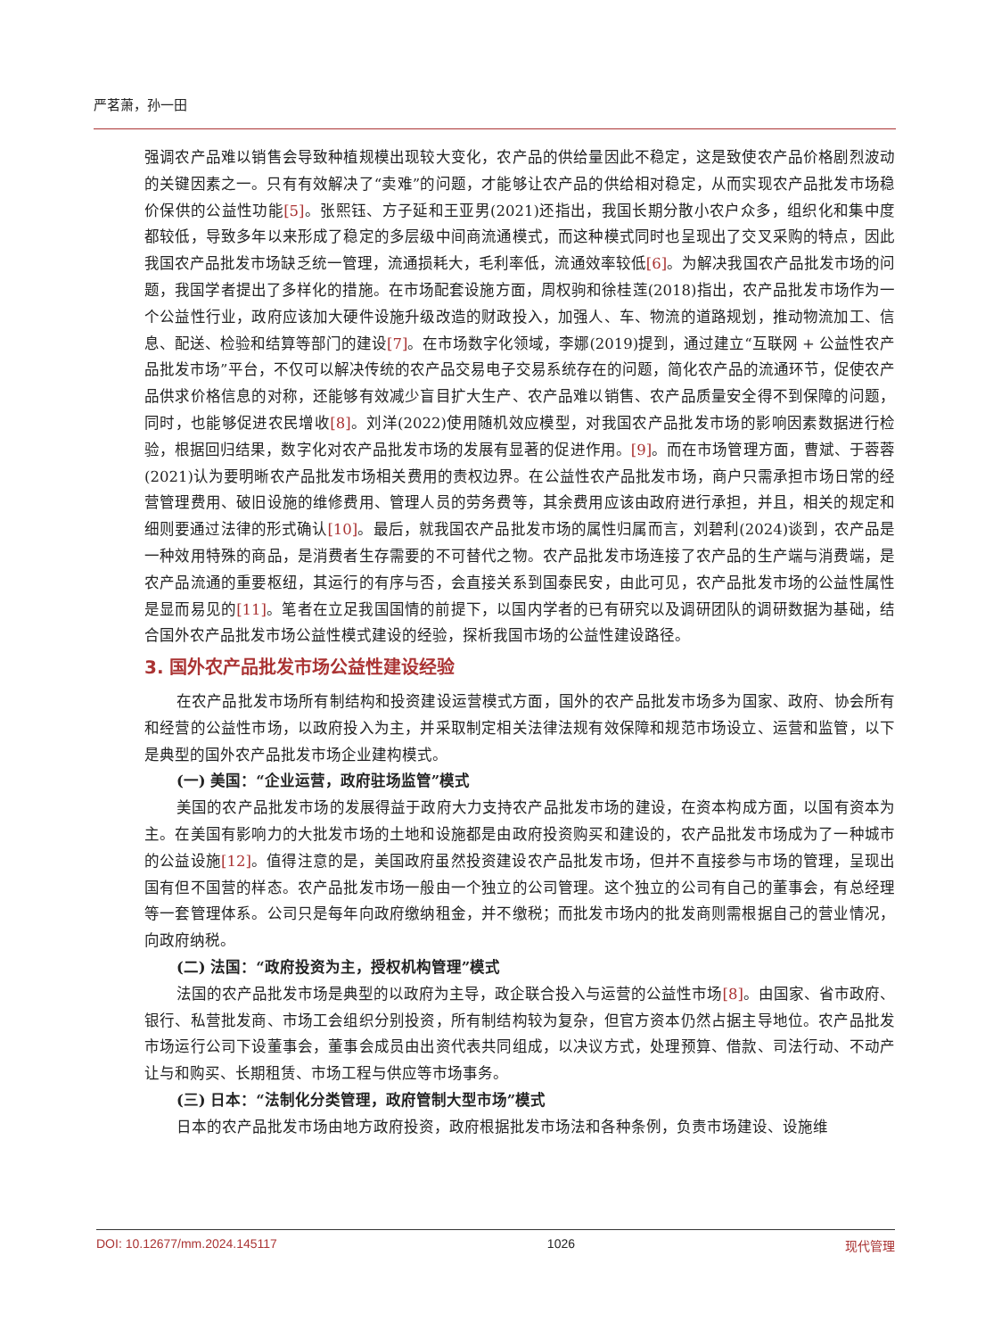严茗萧，孙一田
强调农产品难以销售会导致种植规模出现较大变化，农产品的供给量因此不稳定，这是致使农产品价格剧烈波动的关键因素之一。只有有效解决了“卖难”的问题，才能够让农产品的供给相对稳定，从而实现农产品批发市场稳价保供的公益性功能[5]。张熙钰、方子延和王亚男(2021)还指出，我国长期分散小农户众多，组织化和集中度都较低，导致多年以来形成了稳定的多层级中间商流通模式，而这种模式同时也呈现出了交叉采购的特点，因此我国农产品批发市场缺乏统一管理，流通损耗大，毛利率低，流通效率较低[6]。为解决我国农产品批发市场的问题，我国学者提出了多样化的措施。在市场配套设施方面，周权驹和徐桂莲(2018)指出，农产品批发市场作为一个公益性行业，政府应该加大硬件设施升级改造的财政投入，加强人、车、物流的道路规划，推动物流加工、信息、配送、检验和结算等部门的建设[7]。在市场数字化领域，李娜(2019)提到，通过建立“互联网 + 公益性农产品批发市场”平台，不仅可以解决传统的农产品交易电子交易系统存在的问题，简化农产品的流通环节，促使农产品供求价格信息的对称，还能够有效减少盲目扩大生产、农产品难以销售、农产品质量安全得不到保障的问题，同时，也能够促进农民增收[8]。刘洋(2022)使用随机效应模型，对我国农产品批发市场的影响因素数据进行检验，根据回归结果，数字化对农产品批发市场的发展有显著的促进作用。[9]。而在市场管理方面，曹斌、于蓉蓉(2021)认为要明晰农产品批发市场相关费用的责权边界。在公益性农产品批发市场，商户只需承担市场日常的经营管理费用、破旧设施的维修费用、管理人员的劳务费等，其余费用应该由政府进行承担，并且，相关的规定和细则要通过法律的形式确认[10]。最后，就我国农产品批发市场的属性归属而言，刘碧利(2024)谈到，农产品是一种效用特殊的商品，是消费者生存需要的不可替代之物。农产品批发市场连接了农产品的生产端与消费端，是农产品流通的重要枢纽，其运行的有序与否，会直接关系到国泰民安，由此可见，农产品批发市场的公益性属性是显而易见的[11]。笔者在立足我国国情的前提下，以国内学者的已有研究以及调研团队的调研数据为基础，结合国外农产品批发市场公益性模式建设的经验，探析我国市场的公益性建设路径。
3. 国外农产品批发市场公益性建设经验
在农产品批发市场所有制结构和投资建设运营模式方面，国外的农产品批发市场多为国家、政府、协会所有和经营的公益性市场，以政府投入为主，并采取制定相关法律法规有效保障和规范市场设立、运营和监管，以下是典型的国外农产品批发市场企业建构模式。
(一) 美国：“企业运营，政府驻场监管”模式
美国的农产品批发市场的发展得益于政府大力支持农产品批发市场的建设，在资本构成方面，以国有资本为主。在美国有影响力的大批发市场的土地和设施都是由政府投资购买和建设的，农产品批发市场成为了一种城市的公益设施[12]。值得注意的是，美国政府虽然投资建设农产品批发市场，但并不直接参与市场的管理，呈现出国有但不国营的样态。农产品批发市场一般由一个独立的公司管理。这个独立的公司有自己的董事会，有总经理等一套管理体系。公司只是每年向政府缴纳租金，并不缴税；而批发市场内的批发商则需根据自己的营业情况，向政府纳税。
(二) 法国：“政府投资为主，授权机构管理”模式
法国的农产品批发市场是典型的以政府为主导，政企联合投入与运营的公益性市场[8]。由国家、省市政府、银行、私营批发商、市场工会组织分别投资，所有制结构较为复杂，但官方资本仍然占据主导地位。农产品批发市场运行公司下设董事会，董事会成员由出资代表共同组成，以决议方式，处理预算、借款、司法行动、不动产让与和购买、长期租赁、市场工程与供应等市场事务。
(三) 日本：“法制化分类管理，政府管制大型市场”模式
日本的农产品批发市场由地方政府投资，政府根据批发市场法和各种条例，负责市场建设、设施维
DOI: 10.12677/mm.2024.145117 1026 现代管理